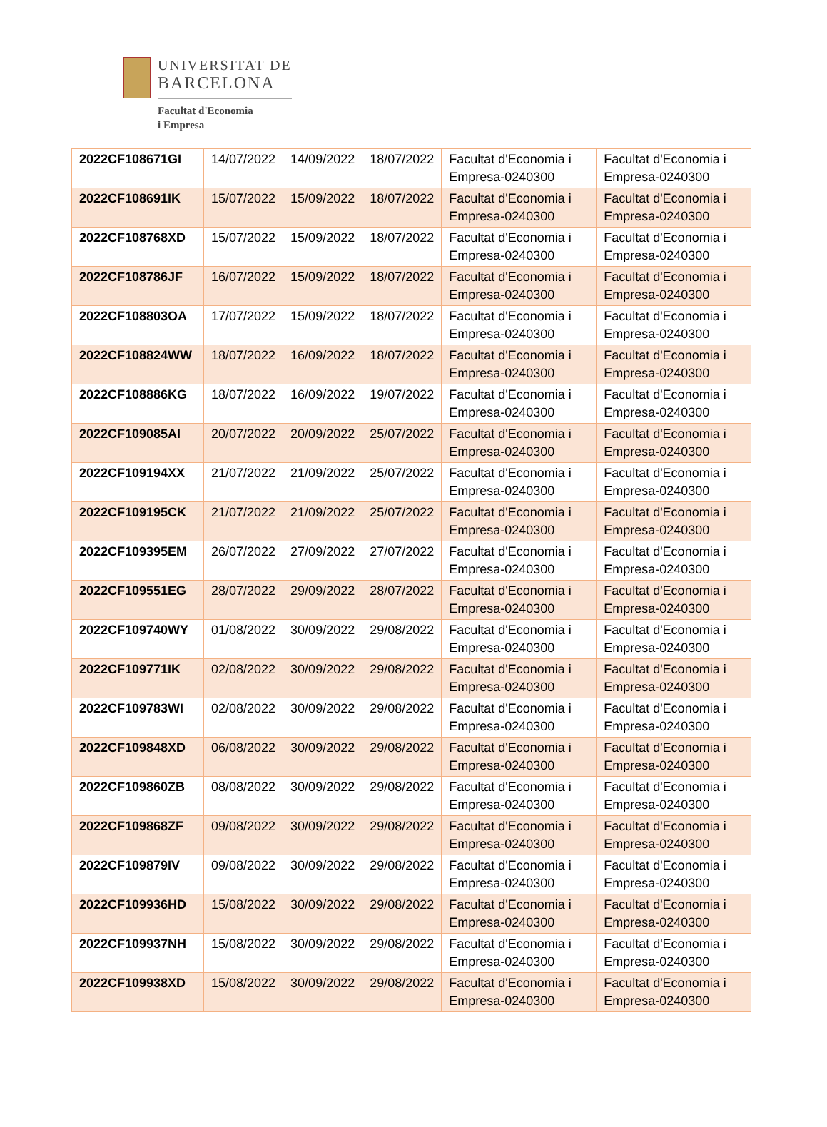UNIVERSITAT DE
BARCELONA
Facultat d'Economia
i Empresa
| 2022CF108671GI | 14/07/2022 | 14/09/2022 | 18/07/2022 | Facultat d'Economia i Empresa-0240300 | Facultat d'Economia i Empresa-0240300 |
| 2022CF108691IK | 15/07/2022 | 15/09/2022 | 18/07/2022 | Facultat d'Economia i Empresa-0240300 | Facultat d'Economia i Empresa-0240300 |
| 2022CF108768XD | 15/07/2022 | 15/09/2022 | 18/07/2022 | Facultat d'Economia i Empresa-0240300 | Facultat d'Economia i Empresa-0240300 |
| 2022CF108786JF | 16/07/2022 | 15/09/2022 | 18/07/2022 | Facultat d'Economia i Empresa-0240300 | Facultat d'Economia i Empresa-0240300 |
| 2022CF108803OA | 17/07/2022 | 15/09/2022 | 18/07/2022 | Facultat d'Economia i Empresa-0240300 | Facultat d'Economia i Empresa-0240300 |
| 2022CF108824WW | 18/07/2022 | 16/09/2022 | 18/07/2022 | Facultat d'Economia i Empresa-0240300 | Facultat d'Economia i Empresa-0240300 |
| 2022CF108886KG | 18/07/2022 | 16/09/2022 | 19/07/2022 | Facultat d'Economia i Empresa-0240300 | Facultat d'Economia i Empresa-0240300 |
| 2022CF109085AI | 20/07/2022 | 20/09/2022 | 25/07/2022 | Facultat d'Economia i Empresa-0240300 | Facultat d'Economia i Empresa-0240300 |
| 2022CF109194XX | 21/07/2022 | 21/09/2022 | 25/07/2022 | Facultat d'Economia i Empresa-0240300 | Facultat d'Economia i Empresa-0240300 |
| 2022CF109195CK | 21/07/2022 | 21/09/2022 | 25/07/2022 | Facultat d'Economia i Empresa-0240300 | Facultat d'Economia i Empresa-0240300 |
| 2022CF109395EM | 26/07/2022 | 27/09/2022 | 27/07/2022 | Facultat d'Economia i Empresa-0240300 | Facultat d'Economia i Empresa-0240300 |
| 2022CF109551EG | 28/07/2022 | 29/09/2022 | 28/07/2022 | Facultat d'Economia i Empresa-0240300 | Facultat d'Economia i Empresa-0240300 |
| 2022CF109740WY | 01/08/2022 | 30/09/2022 | 29/08/2022 | Facultat d'Economia i Empresa-0240300 | Facultat d'Economia i Empresa-0240300 |
| 2022CF109771IK | 02/08/2022 | 30/09/2022 | 29/08/2022 | Facultat d'Economia i Empresa-0240300 | Facultat d'Economia i Empresa-0240300 |
| 2022CF109783WI | 02/08/2022 | 30/09/2022 | 29/08/2022 | Facultat d'Economia i Empresa-0240300 | Facultat d'Economia i Empresa-0240300 |
| 2022CF109848XD | 06/08/2022 | 30/09/2022 | 29/08/2022 | Facultat d'Economia i Empresa-0240300 | Facultat d'Economia i Empresa-0240300 |
| 2022CF109860ZB | 08/08/2022 | 30/09/2022 | 29/08/2022 | Facultat d'Economia i Empresa-0240300 | Facultat d'Economia i Empresa-0240300 |
| 2022CF109868ZF | 09/08/2022 | 30/09/2022 | 29/08/2022 | Facultat d'Economia i Empresa-0240300 | Facultat d'Economia i Empresa-0240300 |
| 2022CF109879IV | 09/08/2022 | 30/09/2022 | 29/08/2022 | Facultat d'Economia i Empresa-0240300 | Facultat d'Economia i Empresa-0240300 |
| 2022CF109936HD | 15/08/2022 | 30/09/2022 | 29/08/2022 | Facultat d'Economia i Empresa-0240300 | Facultat d'Economia i Empresa-0240300 |
| 2022CF109937NH | 15/08/2022 | 30/09/2022 | 29/08/2022 | Facultat d'Economia i Empresa-0240300 | Facultat d'Economia i Empresa-0240300 |
| 2022CF109938XD | 15/08/2022 | 30/09/2022 | 29/08/2022 | Facultat d'Economia i Empresa-0240300 | Facultat d'Economia i Empresa-0240300 |